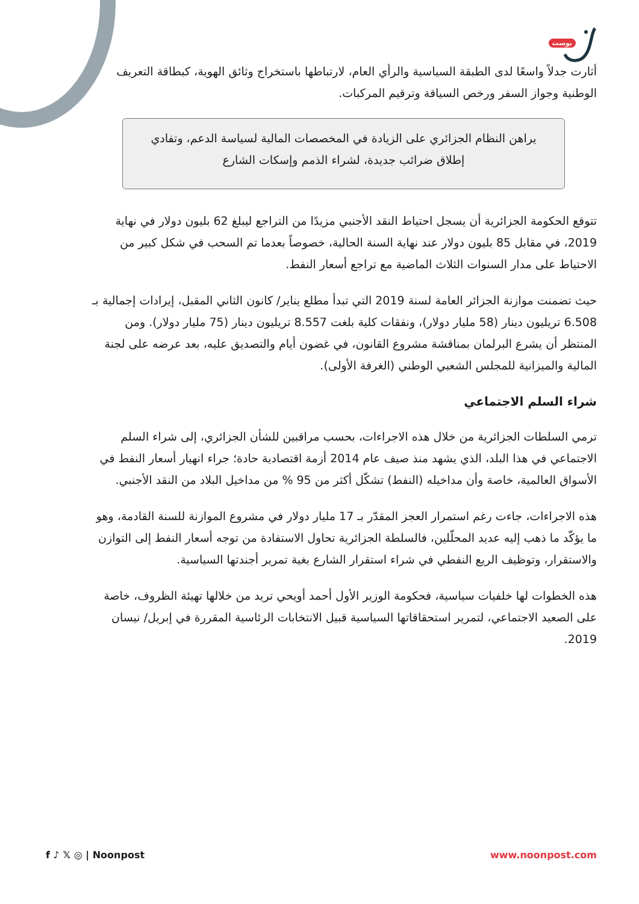بوست
أثارت جدلاً واسعًا لدى الطبقة السياسية والرأي العام، لارتباطها باستخراج وثائق الهوية، كبطاقة التعريف الوطنية وجواز السفر ورخص السياقة وترقيم المركبات.
يراهن النظام الجزائري على الزيادة في المخصصات المالية لسياسة الدعم، وتفادي إطلاق ضرائب جديدة، لشراء الذمم وإسكات الشارع
تتوقع الحكومة الجزائرية أن يسجل احتياط النقد الأجنبي مزيدًا من التراجع ليبلغ 62 بليون دولار في نهاية 2019، في مقابل 85 بليون دولار عند نهاية السنة الحالية، خصوصاً بعدما تم السحب في شكل كبير من الاحتياط على مدار السنوات الثلاث الماضية مع تراجع أسعار النفط.
حيث تضمنت موازنة الجزائر العامة لسنة 2019 التي تبدأ مطلع يناير/ كانون الثاني المقبل، إيرادات إجمالية بـ 6.508 تريليون دينار (58 مليار دولار)، ونفقات كلية بلغت 8.557 تريليون دينار (75 مليار دولار). ومن المنتظر أن يشرع البرلمان بمناقشة مشروع القانون، في غضون أيام والتصديق عليه، بعد عرضه على لجنة المالية والميزانية للمجلس الشعبي الوطني (الغرفة الأولى).
شراء السلم الاجتماعي
ترمي السلطات الجزائرية من خلال هذه الاجراءات، بحسب مراقبين للشأن الجزائري، إلى شراء السلم الاجتماعي في هذا البلد، الذي يشهد منذ صيف عام 2014 أزمة اقتصادية حادة؛ جراء انهيار أسعار النفط في الأسواق العالمية، خاصة وأن مداخيله (النفط) تشكّل أكثر من 95 % من مداخيل البلاد من النقد الأجنبي.
هذه الاجراءات، جاءت رغم استمرار العجز المقدّر بـ 17 مليار دولار في مشروع الموازنة للسنة القادمة، وهو ما يؤكّد ما ذهب إليه عديد المحلّلين، فالسلطة الجزائرية تحاول الاستفادة من توجه أسعار النفط إلى التوازن والاستقرار، وتوظيف الريع النفطي في شراء استقرار الشارع بغية تمرير أجندتها السياسية.
هذه الخطوات لها خلفيات سياسية، فحكومة الوزير الأول أحمد أويحي تريد من خلالها تهيئة الظروف، خاصة على الصعيد الاجتماعي، لتمرير استحقاقاتها السياسية قبيل الانتخابات الرئاسية المقررة في إبريل/ نيسان 2019.
f ♪ 𝕏 ◎ | Noonpost www.noonpost.com